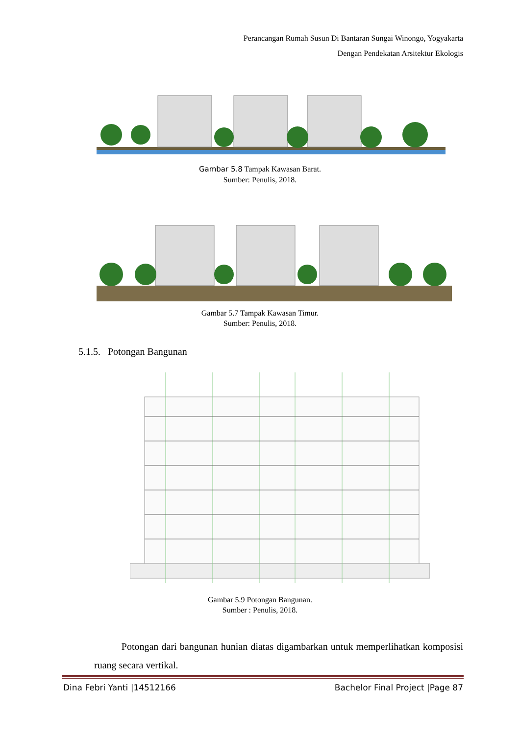Perancangan Rumah Susun Di Bantaran Sungai Winongo, Yogyakarta
Dengan Pendekatan Arsitektur Ekologis
Gambar 5.8 Tampak Kawasan Barat.
Sumber: Penulis, 2018.
Gambar 5.7 Tampak Kawasan Timur.
Sumber: Penulis, 2018.
5.1.5. Potongan Bangunan
Gambar 5.9 Potongan Bangunan.
Sumber : Penulis, 2018.
Potongan dari bangunan hunian diatas digambarkan untuk memperlihatkan komposisi ruang secara vertikal.
Dina Febri Yanti |14512166 Bachelor Final Project |Page 87